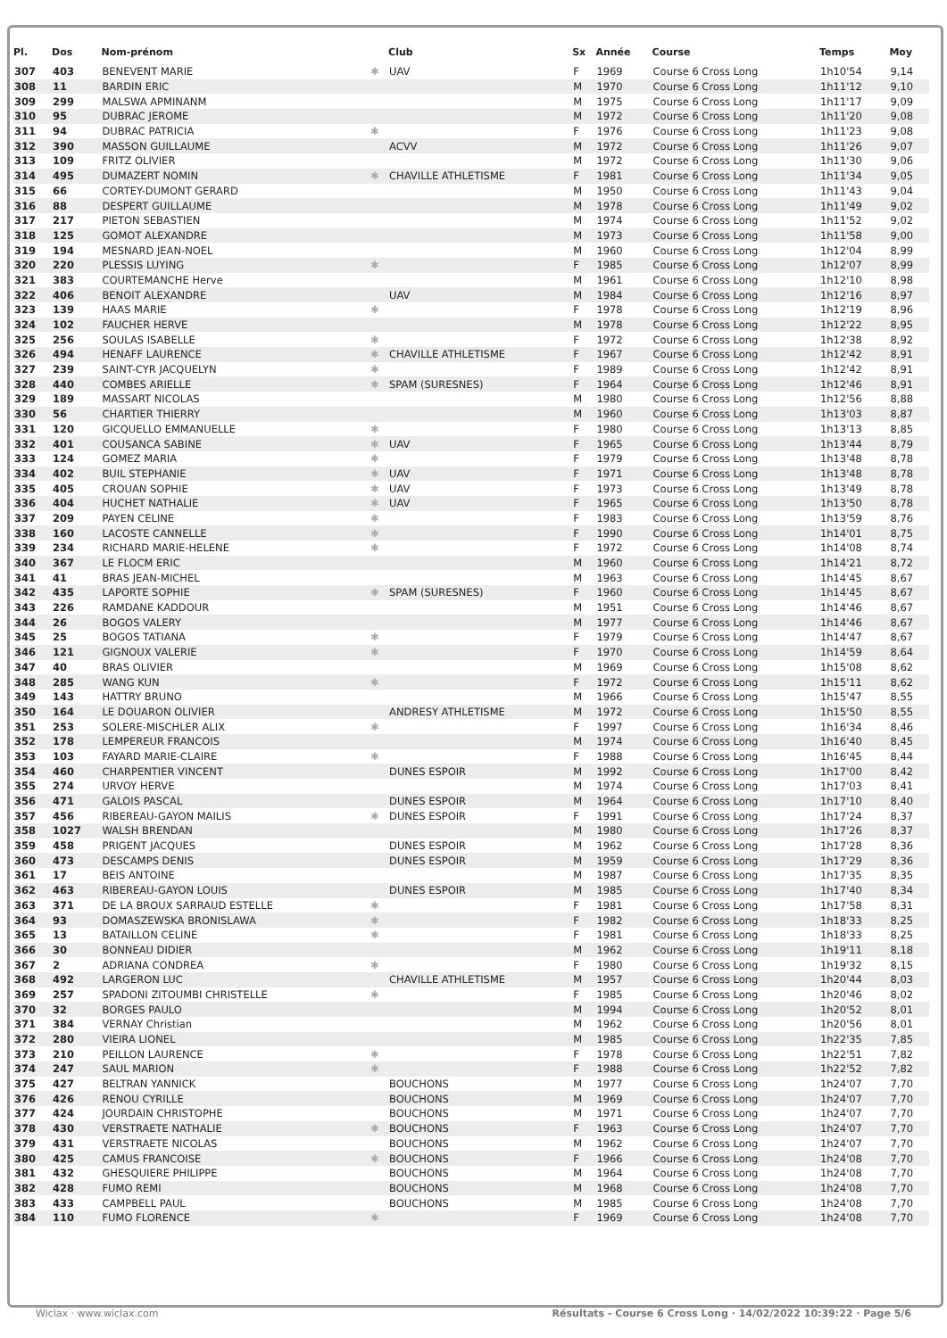| Pl. | Dos | Nom-prénom | | Club | Sx | Année | Course | Temps | Moy |
| --- | --- | --- | --- | --- | --- | --- | --- | --- | --- |
| 307 | 403 | BENEVENT MARIE | ✱ | UAV | F | 1969 | Course 6 Cross Long | 1h10'54 | 9,14 |
| 308 | 11 | BARDIN ERIC | | | M | 1970 | Course 6 Cross Long | 1h11'12 | 9,10 |
| 309 | 299 | MALSWA APMINANM | | | M | 1975 | Course 6 Cross Long | 1h11'17 | 9,09 |
| 310 | 95 | DUBRAC JEROME | | | M | 1972 | Course 6 Cross Long | 1h11'20 | 9,08 |
| 311 | 94 | DUBRAC PATRICIA | ✱ | | F | 1976 | Course 6 Cross Long | 1h11'23 | 9,08 |
| 312 | 390 | MASSON GUILLAUME | | ACVV | M | 1972 | Course 6 Cross Long | 1h11'26 | 9,07 |
| 313 | 109 | FRITZ OLIVIER | | | M | 1972 | Course 6 Cross Long | 1h11'30 | 9,06 |
| 314 | 495 | DUMAZERT NOMIN | ✱ | CHAVILLE ATHLETISME | F | 1981 | Course 6 Cross Long | 1h11'34 | 9,05 |
| 315 | 66 | CORTEY-DUMONT GERARD | | | M | 1950 | Course 6 Cross Long | 1h11'43 | 9,04 |
| 316 | 88 | DESPERT GUILLAUME | | | M | 1978 | Course 6 Cross Long | 1h11'49 | 9,02 |
| 317 | 217 | PIETON SEBASTIEN | | | M | 1974 | Course 6 Cross Long | 1h11'52 | 9,02 |
| 318 | 125 | GOMOT ALEXANDRE | | | M | 1973 | Course 6 Cross Long | 1h11'58 | 9,00 |
| 319 | 194 | MESNARD JEAN-NOEL | | | M | 1960 | Course 6 Cross Long | 1h12'04 | 8,99 |
| 320 | 220 | PLESSIS LUYING | ✱ | | F | 1985 | Course 6 Cross Long | 1h12'07 | 8,99 |
| 321 | 383 | COURTEMANCHE Herve | | | M | 1961 | Course 6 Cross Long | 1h12'10 | 8,98 |
| 322 | 406 | BENOIT ALEXANDRE | | UAV | M | 1984 | Course 6 Cross Long | 1h12'16 | 8,97 |
| 323 | 139 | HAAS MARIE | ✱ | | F | 1978 | Course 6 Cross Long | 1h12'19 | 8,96 |
| 324 | 102 | FAUCHER HERVE | | | M | 1978 | Course 6 Cross Long | 1h12'22 | 8,95 |
| 325 | 256 | SOULAS ISABELLE | ✱ | | F | 1972 | Course 6 Cross Long | 1h12'38 | 8,92 |
| 326 | 494 | HENAFF LAURENCE | ✱ | CHAVILLE ATHLETISME | F | 1967 | Course 6 Cross Long | 1h12'42 | 8,91 |
| 327 | 239 | SAINT-CYR JACQUELYN | ✱ | | F | 1989 | Course 6 Cross Long | 1h12'42 | 8,91 |
| 328 | 440 | COMBES ARIELLE | ✱ | SPAM (SURESNES) | F | 1964 | Course 6 Cross Long | 1h12'46 | 8,91 |
| 329 | 189 | MASSART NICOLAS | | | M | 1980 | Course 6 Cross Long | 1h12'56 | 8,88 |
| 330 | 56 | CHARTIER THIERRY | | | M | 1960 | Course 6 Cross Long | 1h13'03 | 8,87 |
| 331 | 120 | GICQUELLO EMMANUELLE | ✱ | | F | 1980 | Course 6 Cross Long | 1h13'13 | 8,85 |
| 332 | 401 | COUSANCA SABINE | ✱ | UAV | F | 1965 | Course 6 Cross Long | 1h13'44 | 8,79 |
| 333 | 124 | GOMEZ MARIA | ✱ | | F | 1979 | Course 6 Cross Long | 1h13'48 | 8,78 |
| 334 | 402 | BUIL STEPHANIE | ✱ | UAV | F | 1971 | Course 6 Cross Long | 1h13'48 | 8,78 |
| 335 | 405 | CROUAN SOPHIE | ✱ | UAV | F | 1973 | Course 6 Cross Long | 1h13'49 | 8,78 |
| 336 | 404 | HUCHET NATHALIE | ✱ | UAV | F | 1965 | Course 6 Cross Long | 1h13'50 | 8,78 |
| 337 | 209 | PAYEN CELINE | ✱ | | F | 1983 | Course 6 Cross Long | 1h13'59 | 8,76 |
| 338 | 160 | LACOSTE CANNELLE | ✱ | | F | 1990 | Course 6 Cross Long | 1h14'01 | 8,75 |
| 339 | 234 | RICHARD MARIE-HELENE | ✱ | | F | 1972 | Course 6 Cross Long | 1h14'08 | 8,74 |
| 340 | 367 | LE FLOCM ERIC | | | M | 1960 | Course 6 Cross Long | 1h14'21 | 8,72 |
| 341 | 41 | BRAS JEAN-MICHEL | | | M | 1963 | Course 6 Cross Long | 1h14'45 | 8,67 |
| 342 | 435 | LAPORTE SOPHIE | ✱ | SPAM (SURESNES) | F | 1960 | Course 6 Cross Long | 1h14'45 | 8,67 |
| 343 | 226 | RAMDANE KADDOUR | | | M | 1951 | Course 6 Cross Long | 1h14'46 | 8,67 |
| 344 | 26 | BOGOS VALERY | | | M | 1977 | Course 6 Cross Long | 1h14'46 | 8,67 |
| 345 | 25 | BOGOS TATIANA | ✱ | | F | 1979 | Course 6 Cross Long | 1h14'47 | 8,67 |
| 346 | 121 | GIGNOUX VALERIE | ✱ | | F | 1970 | Course 6 Cross Long | 1h14'59 | 8,64 |
| 347 | 40 | BRAS OLIVIER | | | M | 1969 | Course 6 Cross Long | 1h15'08 | 8,62 |
| 348 | 285 | WANG KUN | ✱ | | F | 1972 | Course 6 Cross Long | 1h15'11 | 8,62 |
| 349 | 143 | HATTRY BRUNO | | | M | 1966 | Course 6 Cross Long | 1h15'47 | 8,55 |
| 350 | 164 | LE DOUARON OLIVIER | | ANDRESY ATHLETISME | M | 1972 | Course 6 Cross Long | 1h15'50 | 8,55 |
| 351 | 253 | SOLERE-MISCHLER ALIX | ✱ | | F | 1997 | Course 6 Cross Long | 1h16'34 | 8,46 |
| 352 | 178 | LEMPEREUR FRANCOIS | | | M | 1974 | Course 6 Cross Long | 1h16'40 | 8,45 |
| 353 | 103 | FAYARD MARIE-CLAIRE | ✱ | | F | 1988 | Course 6 Cross Long | 1h16'45 | 8,44 |
| 354 | 460 | CHARPENTIER VINCENT | | DUNES ESPOIR | M | 1992 | Course 6 Cross Long | 1h17'00 | 8,42 |
| 355 | 274 | URVOY HERVE | | | M | 1974 | Course 6 Cross Long | 1h17'03 | 8,41 |
| 356 | 471 | GALOIS PASCAL | | DUNES ESPOIR | M | 1964 | Course 6 Cross Long | 1h17'10 | 8,40 |
| 357 | 456 | RIBEREAU-GAYON MAILIS | ✱ | DUNES ESPOIR | F | 1991 | Course 6 Cross Long | 1h17'24 | 8,37 |
| 358 | 1027 | WALSH BRENDAN | | | M | 1980 | Course 6 Cross Long | 1h17'26 | 8,37 |
| 359 | 458 | PRIGENT JACQUES | | DUNES ESPOIR | M | 1962 | Course 6 Cross Long | 1h17'28 | 8,36 |
| 360 | 473 | DESCAMPS DENIS | | DUNES ESPOIR | M | 1959 | Course 6 Cross Long | 1h17'29 | 8,36 |
| 361 | 17 | BEIS ANTOINE | | | M | 1987 | Course 6 Cross Long | 1h17'35 | 8,35 |
| 362 | 463 | RIBEREAU-GAYON LOUIS | | DUNES ESPOIR | M | 1985 | Course 6 Cross Long | 1h17'40 | 8,34 |
| 363 | 371 | DE LA BROUX SARRAUD ESTELLE | ✱ | | F | 1981 | Course 6 Cross Long | 1h17'58 | 8,31 |
| 364 | 93 | DOMASZEWSKA BRONISLAWA | ✱ | | F | 1982 | Course 6 Cross Long | 1h18'33 | 8,25 |
| 365 | 13 | BATAILLON CELINE | ✱ | | F | 1981 | Course 6 Cross Long | 1h18'33 | 8,25 |
| 366 | 30 | BONNEAU DIDIER | | | M | 1962 | Course 6 Cross Long | 1h19'11 | 8,18 |
| 367 | 2 | ADRIANA CONDREA | ✱ | | F | 1980 | Course 6 Cross Long | 1h19'32 | 8,15 |
| 368 | 492 | LARGERON LUC | | CHAVILLE ATHLETISME | M | 1957 | Course 6 Cross Long | 1h20'44 | 8,03 |
| 369 | 257 | SPADONI ZITOUMBI CHRISTELLE | ✱ | | F | 1985 | Course 6 Cross Long | 1h20'46 | 8,02 |
| 370 | 32 | BORGES PAULO | | | M | 1994 | Course 6 Cross Long | 1h20'52 | 8,01 |
| 371 | 384 | VERNAY Christian | | | M | 1962 | Course 6 Cross Long | 1h20'56 | 8,01 |
| 372 | 280 | VIEIRA LIONEL | | | M | 1985 | Course 6 Cross Long | 1h22'35 | 7,85 |
| 373 | 210 | PEILLON LAURENCE | ✱ | | F | 1978 | Course 6 Cross Long | 1h22'51 | 7,82 |
| 374 | 247 | SAUL MARION | ✱ | | F | 1988 | Course 6 Cross Long | 1h22'52 | 7,82 |
| 375 | 427 | BELTRAN YANNICK | | BOUCHONS | M | 1977 | Course 6 Cross Long | 1h24'07 | 7,70 |
| 376 | 426 | RENOU CYRILLE | | BOUCHONS | M | 1969 | Course 6 Cross Long | 1h24'07 | 7,70 |
| 377 | 424 | JOURDAIN CHRISTOPHE | | BOUCHONS | M | 1971 | Course 6 Cross Long | 1h24'07 | 7,70 |
| 378 | 430 | VERSTRAETE NATHALIE | ✱ | BOUCHONS | F | 1963 | Course 6 Cross Long | 1h24'07 | 7,70 |
| 379 | 431 | VERSTRAETE NICOLAS | | BOUCHONS | M | 1962 | Course 6 Cross Long | 1h24'07 | 7,70 |
| 380 | 425 | CAMUS FRANCOISE | ✱ | BOUCHONS | F | 1966 | Course 6 Cross Long | 1h24'08 | 7,70 |
| 381 | 432 | GHESQUIERE PHILIPPE | | BOUCHONS | M | 1964 | Course 6 Cross Long | 1h24'08 | 7,70 |
| 382 | 428 | FUMO REMI | | BOUCHONS | M | 1968 | Course 6 Cross Long | 1h24'08 | 7,70 |
| 383 | 433 | CAMPBELL PAUL | | BOUCHONS | M | 1985 | Course 6 Cross Long | 1h24'08 | 7,70 |
| 384 | 110 | FUMO FLORENCE | ✱ | | F | 1969 | Course 6 Cross Long | 1h24'08 | 7,70 |
Wiclax · www.wiclax.com Résultats - Course 6 Cross Long · 14/02/2022 10:39:22 · Page 5/6